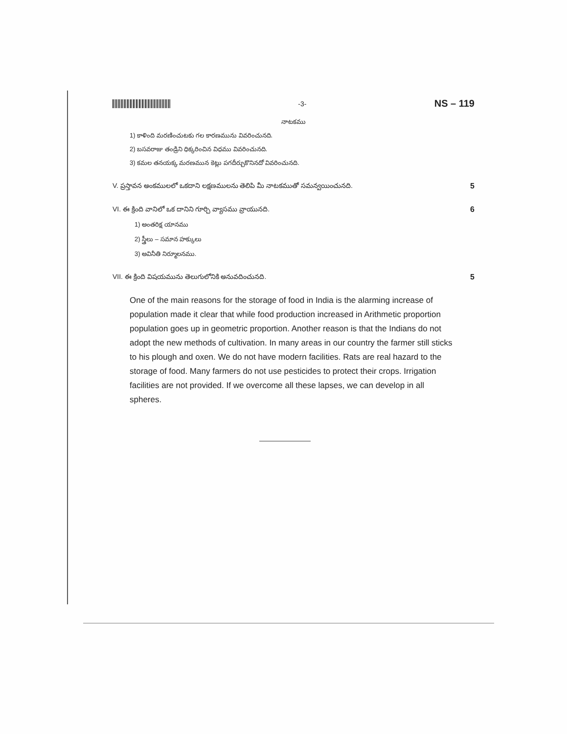-3-
NS – 119
నాటకము
1) కాళింది మరణించుటకు గల కారణమును వివరించునది.
2) బసవరాజు తండ్రిని ధిక్కరించిన విధము వివరించునది.
3) కమల తనయక్క మరణమున కెట్లు పగదీర్చుకొనినదో వివరించునది.
V. ప్రస్తావన అంకములలో ఒకదాని లక్షణములను తెలిపి మీ నాటకముతో సమన్వయించునది. 5
VI. ఈ క్రింది వానిలో ఒక దానిని గూర్చి వ్యాసము వ్రాయునది. 6
1) అంతరిక్ష యానము
2) స్త్రీలు – సమాన హక్కులు
3) అవినీతి నిర్మూలనము.
VII. ఈ క్రింది విషయమును తెలుగులోనికి అనువదించునది. 5
One of the main reasons for the storage of food in India is the alarming increase of population made it clear that while food production increased in Arithmetic proportion population goes up in geometric proportion. Another reason is that the Indians do not adopt the new methods of cultivation. In many areas in our country the farmer still sticks to his plough and oxen. We do not have modern facilities. Rats are real hazard to the storage of food. Many farmers do not use pesticides to protect their crops. Irrigation facilities are not provided. If we overcome all these lapses, we can develop in all spheres.